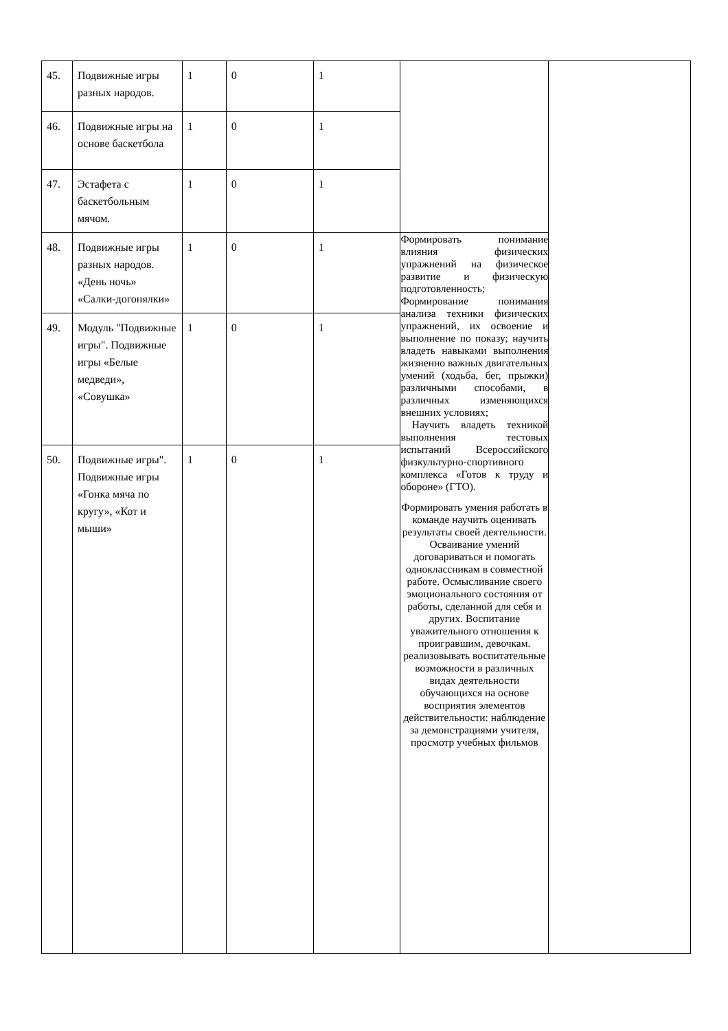| 45. | Подвижные игры разных народов. | 1 | 0 | 1 | | |
| 46. | Подвижные игры на основе баскетбола | 1 | 0 | 1 | | |
| 47. | Эстафета с баскетбольным мячом. | 1 | 0 | 1 | | |
| 48. | Подвижные игры разных народов. «День ночь» «Салки-догонялки» | 1 | 0 | 1 | Формировать понимание влияния физических упражнений на физическое развитие и физическую подготовленность; Формирование понимания анализа техники физических упражнений, их освоение и выполнение по показу; научить владеть навыками выполнения жизненно важных двигательных умений (ходьба, бег, прыжки) различными способами, в различных изменяющихся внешних условиях; Научить владеть техникой выполнения тестовых испытаний Всероссийского физкультурно-спортивного комплекса «Готов к труду и обороне» (ГТО). Формировать умения работать в команде научить оценивать результаты своей деятельности. Осваивание умений договариваться и помогать одноклассникам в совместной работе. Осмысливание своего эмоционального состояния от работы, сделанной для себя и других. Воспитание уважительного отношения к проигравшим, девочкам. реализовывать воспитательные возможности в различных видах деятельности обучающихся на основе восприятия элементов действительности: наблюдение за демонстрациями учителя, просмотр учебных фильмов | |
| 49. | Модуль "Подвижные игры". Подвижные игры «Белые медведи», «Совушка» | 1 | 0 | 1 | | |
| 50. | Подвижные игры". Подвижные игры «Гонка мяча по кругу», «Кот и мыши» | 1 | 0 | 1 | | |